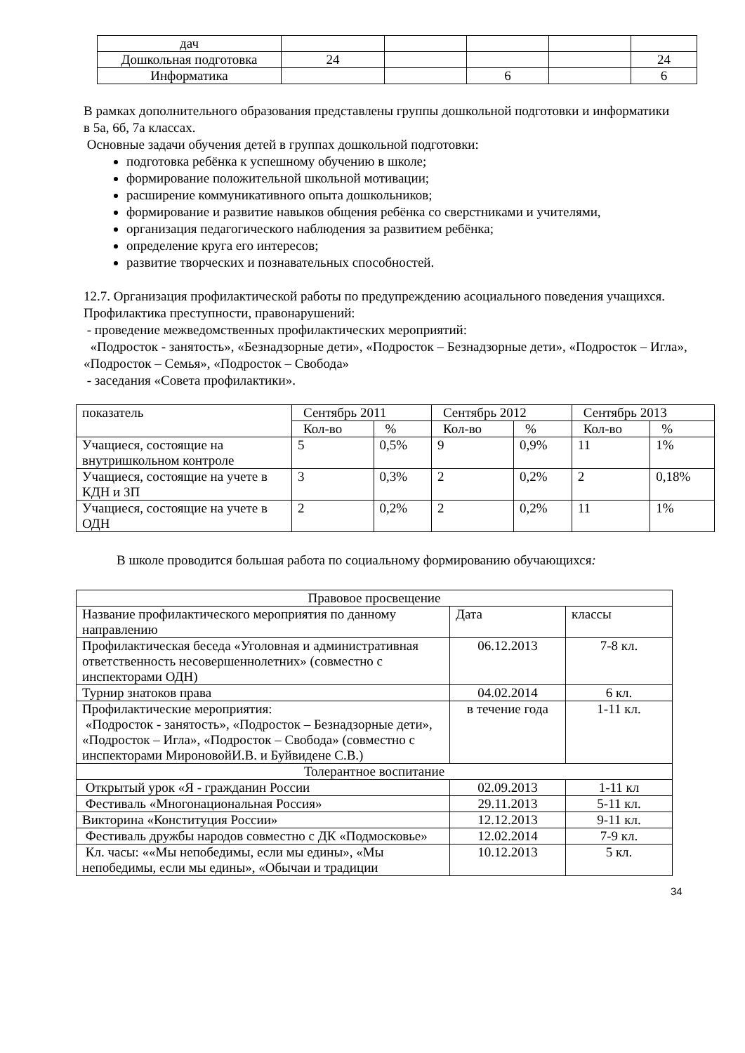| дач | | | | | |
| Дошкольная подготовка | 24 | | | | 24 |
| Информатика | | | 6 | | 6 |
В рамках дополнительного образования представлены группы дошкольной подготовки и информатики в 5а, 6б, 7а классах.
Основные задачи обучения детей в группах дошкольной подготовки:
подготовка ребёнка к успешному обучению в школе;
формирование положительной школьной мотивации;
расширение коммуникативного опыта дошкольников;
формирование и развитие навыков общения ребёнка со сверстниками и учителями,
организация педагогического наблюдения за развитием ребёнка;
определение круга его интересов;
развитие творческих и познавательных способностей.
12.7. Организация профилактической работы по предупреждению асоциального поведения учащихся. Профилактика преступности, правонарушений:
- проведение межведомственных профилактических мероприятий:
«Подросток - занятость», «Безнадзорные дети», «Подросток – Безнадзорные дети», «Подросток – Игла», «Подросток – Семья», «Подросток – Свобода»
- заседания «Совета профилактики».
| показатель | Сентябрь 2011 | | Сентябрь 2012 | | Сентябрь 2013 | |
| | Кол-во | % | Кол-во | % | Кол-во | % |
| Учащиеся, состоящие на внутришкольном контроле | 5 | 0,5% | 9 | 0,9% | 11 | 1% |
| Учащиеся, состоящие на учете в КДН и ЗП | 3 | 0,3% | 2 | 0,2% | 2 | 0,18% |
| Учащиеся, состоящие на учете в ОДН | 2 | 0,2% | 2 | 0,2% | 11 | 1% |
В школе проводится большая работа по социальному формированию обучающихся:
| Правовое просвещение | | |
| Название профилактического мероприятия по данному направлению | Дата | классы |
| Профилактическая беседа «Уголовная и административная ответственность несовершеннолетних» (совместно с инспекторами ОДН) | 06.12.2013 | 7-8 кл. |
| Турнир знатоков права | 04.02.2014 | 6 кл. |
| Профилактические мероприятия: «Подросток - занятость», «Подросток – Безнадзорные дети», «Подросток – Игла», «Подросток – Свобода» (совместно с инспекторами МироновойИ.В. и Буйвидене С.В.) | в течение года | 1-11 кл. |
| Толерантное воспитание | | |
| Открытый урок «Я - гражданин России | 02.09.2013 | 1-11 кл |
| Фестиваль «Многонациональная Россия» | 29.11.2013 | 5-11 кл. |
| Викторина «Конституция России» | 12.12.2013 | 9-11 кл. |
| Фестиваль дружбы народов совместно с ДК «Подмосковье» | 12.02.2014 | 7-9 кл. |
| Кл. часы: ««Мы непобедимы, если мы едины», «Мы непобедимы, если мы едины», «Обычаи и традиции | 10.12.2013 | 5 кл. |
34